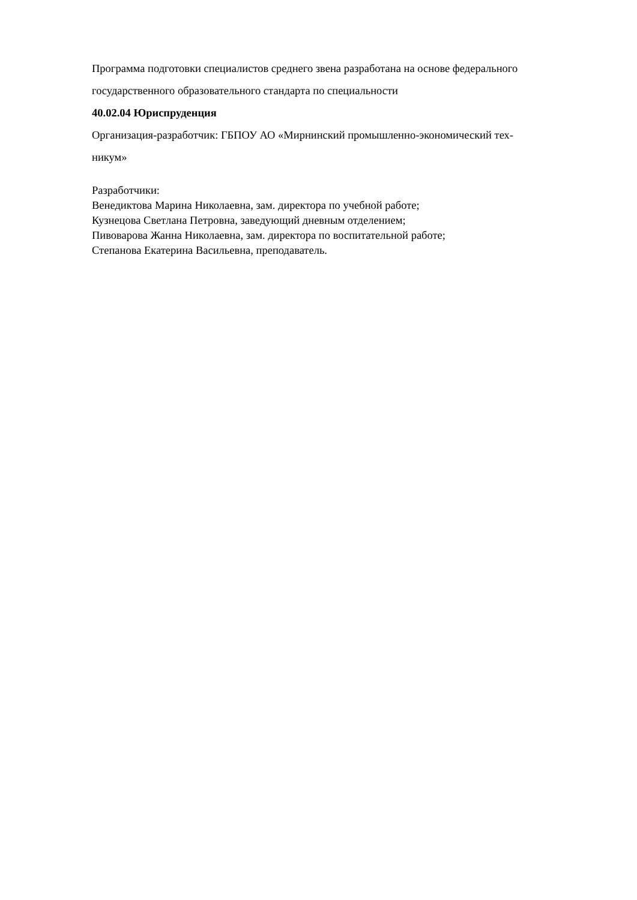Программа подготовки специалистов среднего звена разработана на основе федерального государственного образовательного стандарта по специальности
40.02.04 Юриспруденция
Организация-разработчик: ГБПОУ АО «Мирнинский промышленно-экономический тех-
никум»
Разработчики:
Венедиктова Марина Николаевна, зам. директора по учебной работе;
Кузнецова Светлана Петровна, заведующий дневным отделением;
Пивоварова Жанна Николаевна, зам. директора по воспитательной работе;
Степанова Екатерина Васильевна, преподаватель.